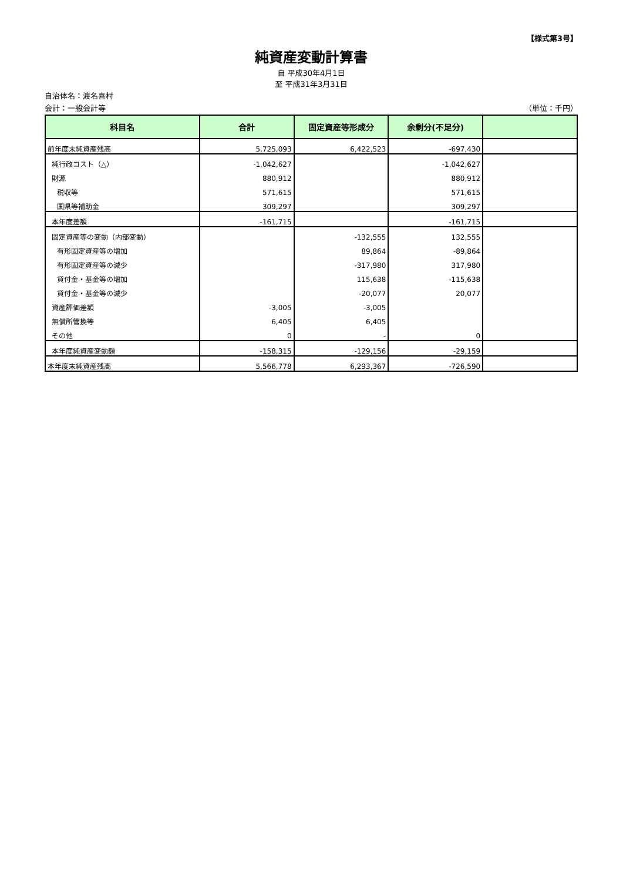【様式第3号】
純資産変動計算書
自 平成30年4月1日
至 平成31年3月31日
自治体名：渡名喜村
会計：一般会計等 （単位：千円）
| 科目名 | 合計 | 固定資産等形成分 | 余剰分(不足分) | |
| --- | --- | --- | --- | --- |
| 前年度末純資産残高 | 5,725,093 | 6,422,523 | -697,430 | |
| 純行政コスト（△） | -1,042,627 | | -1,042,627 | |
| 財源 | 880,912 | | 880,912 | |
| 税収等 | 571,615 | | 571,615 | |
| 国県等補助金 | 309,297 | | 309,297 | |
| 本年度差額 | -161,715 | | -161,715 | |
| 固定資産等の変動（内部変動） | | -132,555 | 132,555 | |
| 有形固定資産等の増加 | | 89,864 | -89,864 | |
| 有形固定資産等の減少 | | -317,980 | 317,980 | |
| 貸付金・基金等の増加 | | 115,638 | -115,638 | |
| 貸付金・基金等の減少 | | -20,077 | 20,077 | |
| 資産評価差額 | -3,005 | -3,005 | | |
| 無償所管換等 | 6,405 | 6,405 | | |
| その他 | 0 | - | 0 | |
| 本年度純資産変動額 | -158,315 | -129,156 | -29,159 | |
| 本年度末純資産残高 | 5,566,778 | 6,293,367 | -726,590 | |